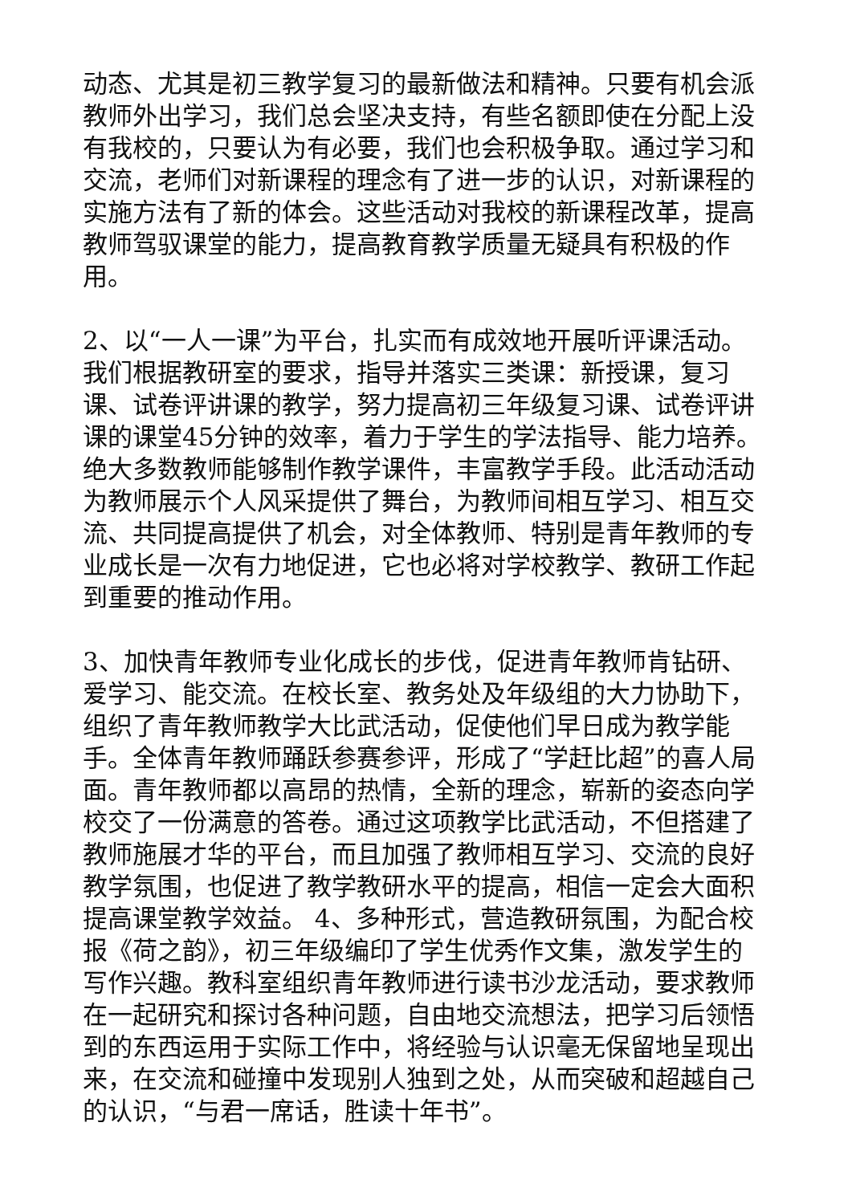动态、尤其是初三教学复习的最新做法和精神。只要有机会派教师外出学习，我们总会坚决支持，有些名额即使在分配上没有我校的，只要认为有必要，我们也会积极争取。通过学习和交流，老师们对新课程的理念有了进一步的认识，对新课程的实施方法有了新的体会。这些活动对我校的新课程改革，提高教师驾驭课堂的能力，提高教育教学质量无疑具有积极的作用。
2、以“一人一课”为平台，扎实而有成效地开展听评课活动。我们根据教研室的要求，指导并落实三类课：新授课，复习课、试卷评讲课的教学，努力提高初三年级复习课、试卷评讲课的课堂45分钟的效率，着力于学生的学法指导、能力培养。绝大多数教师能够制作教学课件，丰富教学手段。此活动活动为教师展示个人风采提供了舞台，为教师间相互学习、相互交流、共同提高提供了机会，对全体教师、特别是青年教师的专业成长是一次有力地促进，它也必将对学校教学、教研工作起到重要的推动作用。
3、加快青年教师专业化成长的步伐，促进青年教师肯钻研、爱学习、能交流。在校长室、教务处及年级组的大力协助下，组织了青年教师教学大比武活动，促使他们早日成为教学能手。全体青年教师踊跃参赛参评，形成了“学赶比超”的喜人局面。青年教师都以高昂的热情，全新的理念，崭新的姿态向学校交了一份满意的答卷。通过这项教学比武活动，不但搭建了教师施展才华的平台，而且加强了教师相互学习、交流的良好教学氛围，也促进了教学教研水平的提高，相信一定会大面积提高课堂教学效益。 4、多种形式，营造教研氛围，为配合校报《荷之韵》，初三年级编印了学生优秀作文集，激发学生的写作兴趣。教科室组织青年教师进行读书沙龙活动，要求教师在一起研究和探讨各种问题，自由地交流想法，把学习后领悟到的东西运用于实际工作中，将经验与认识毫无保留地呈现出来，在交流和碰撞中发现别人独到之处，从而突破和超越自己的认识，“与君一席话，胜读十年书”。